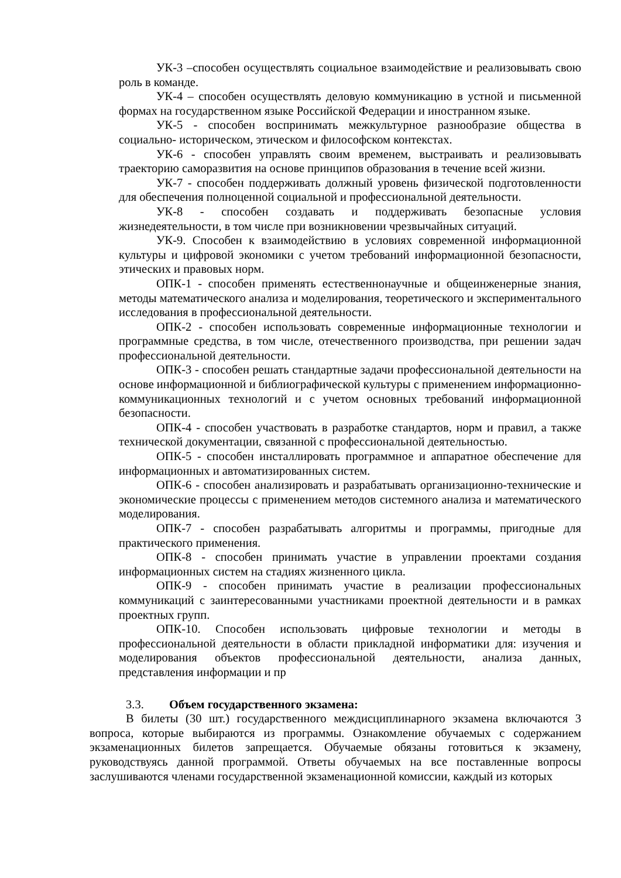УК-3 –способен осуществлять социальное взаимодействие и реализовывать свою роль в команде.
УК-4 – способен осуществлять деловую коммуникацию в устной и письменной формах на государственном языке Российской Федерации и иностранном языке.
УК-5 - способен воспринимать межкультурное разнообразие общества в социально- историческом, этическом и философском контекстах.
УК-6 - способен управлять своим временем, выстраивать и реализовывать траекторию саморазвития на основе принципов образования в течение всей жизни.
УК-7 - способен поддерживать должный уровень физической подготовленности для обеспечения полноценной социальной и профессиональной деятельности.
УК-8 - способен создавать и поддерживать безопасные условия жизнедеятельности, в том числе при возникновении чрезвычайных ситуаций.
УК-9. Способен к взаимодействию в условиях современной информационной культуры и цифровой экономики с учетом требований информационной безопасности, этических и правовых норм.
ОПК-1 - способен применять естественнонаучные и общеинженерные знания, методы математического анализа и моделирования, теоретического и экспериментального исследования в профессиональной деятельности.
ОПК-2 - способен использовать современные информационные технологии и программные средства, в том числе, отечественного производства, при решении задач профессиональной деятельности.
ОПК-3 - способен решать стандартные задачи профессиональной деятельности на основе информационной и библиографической культуры с применением информационно- коммуникационных технологий и с учетом основных требований информационной безопасности.
ОПК-4 - способен участвовать в разработке стандартов, норм и правил, а также технической документации, связанной с профессиональной деятельностью.
ОПК-5 - способен инсталлировать программное и аппаратное обеспечение для информационных и автоматизированных систем.
ОПК-6 - способен анализировать и разрабатывать организационно-технические и экономические процессы с применением методов системного анализа и математического моделирования.
ОПК-7 - способен разрабатывать алгоритмы и программы, пригодные для практического применения.
ОПК-8 - способен принимать участие в управлении проектами создания информационных систем на стадиях жизненного цикла.
ОПК-9 - способен принимать участие в реализации профессиональных коммуникаций с заинтересованными участниками проектной деятельности и в рамках проектных групп.
ОПК-10. Способен использовать цифровые технологии и методы в профессиональной деятельности в области прикладной информатики для: изучения и моделирования объектов профессиональной деятельности, анализа данных, представления информации и пр
3.3. Объем государственного экзамена:
В билеты (30 шт.) государственного междисциплинарного экзамена включаются 3 вопроса, которые выбираются из программы. Ознакомление обучаемых с содержанием экзаменационных билетов запрещается. Обучаемые обязаны готовиться к экзамену, руководствуясь данной программой. Ответы обучаемых на все поставленные вопросы заслушиваются членами государственной экзаменационной комиссии, каждый из которых